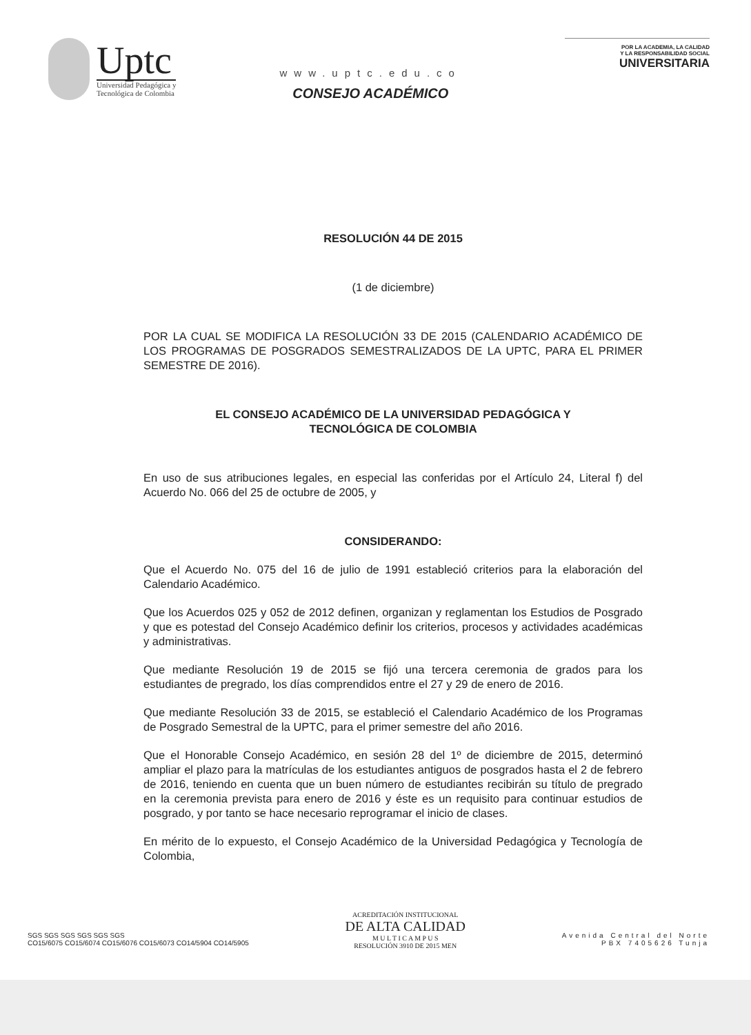Uptc
Universidad Pedagógica y
Tecnológica de Colombia
www.uptc.edu.co
CONSEJO ACADÉMICO
POR LA ACADEMIA, LA CALIDAD
Y LA RESPONSABILIDAD SOCIAL
UNIVERSITARIA
RESOLUCIÓN 44 DE 2015
(1 de diciembre)
POR LA CUAL SE MODIFICA LA RESOLUCIÓN 33 DE 2015 (CALENDARIO ACADÉMICO DE LOS PROGRAMAS DE POSGRADOS SEMESTRALIZADOS DE LA UPTC, PARA EL PRIMER SEMESTRE DE 2016).
EL CONSEJO ACADÉMICO DE LA UNIVERSIDAD PEDAGÓGICA Y
TECNOLÓGICA DE COLOMBIA
En uso de sus atribuciones legales, en especial las conferidas por el Artículo 24, Literal f) del Acuerdo No. 066 del 25 de octubre de 2005, y
CONSIDERANDO:
Que el Acuerdo No. 075 del 16 de julio de 1991 estableció criterios para la elaboración del Calendario Académico.
Que los Acuerdos 025 y 052 de 2012 definen, organizan y reglamentan los Estudios de Posgrado y que es potestad del Consejo Académico definir los criterios, procesos y actividades académicas y administrativas.
Que mediante Resolución 19 de 2015 se fijó una tercera ceremonia de grados para los estudiantes de pregrado, los días comprendidos entre el 27 y 29 de enero de 2016.
Que mediante Resolución 33 de 2015, se estableció el Calendario Académico de los Programas de Posgrado Semestral de la UPTC, para el primer semestre del año 2016.
Que el Honorable Consejo Académico, en sesión 28 del 1º de diciembre de 2015, determinó ampliar el plazo para la matrículas de los estudiantes antiguos de posgrados hasta el 2 de febrero de 2016, teniendo en cuenta que un buen número de estudiantes recibirán su título de pregrado en la ceremonia prevista para enero de 2016 y éste es un requisito para continuar estudios de posgrado, y por tanto se hace necesario reprogramar el inicio de clases.
En mérito de lo expuesto, el Consejo Académico de la Universidad Pedagógica y Tecnología de Colombia,
SGS SGS SGS SGS SGS SGS
CO15/6075 CO15/6074 CO15/6076 CO15/6073 CO14/5904 CO14/5905
ACREDITACIÓN INSTITUCIONAL
DE ALTA CALIDAD
M U L T I C A M P U S
RESOLUCIÓN 3910 DE 2015 MEN
Avenida Central del Norte
PBX 7405626 Tunja